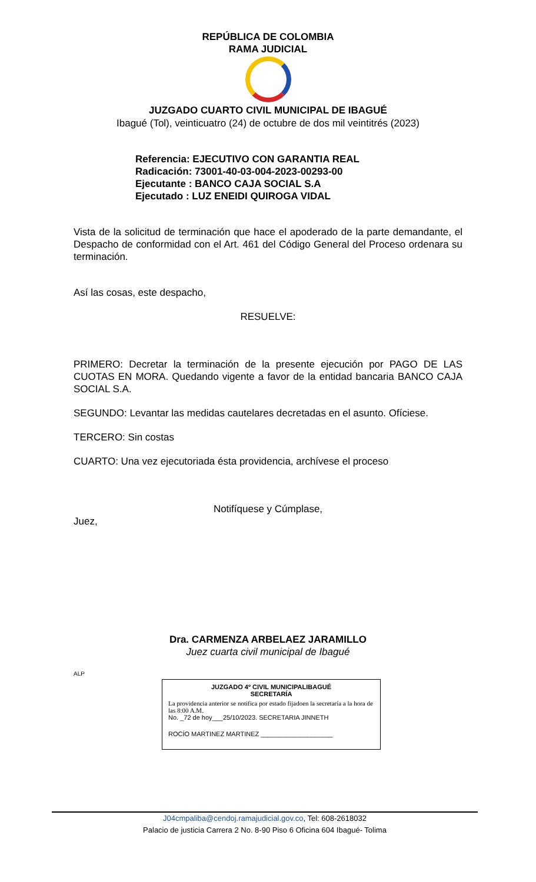REPÚBLICA DE COLOMBIA
RAMA JUDICIAL
JUZGADO CUARTO CIVIL MUNICIPAL DE IBAGUÉ
Ibagué (Tol), veinticuatro (24) de octubre de dos mil veintitrés (2023)
Referencia: EJECUTIVO CON GARANTIA REAL
Radicación: 73001-40-03-004-2023-00293-00
Ejecutante : BANCO CAJA SOCIAL S.A
Ejecutado : LUZ ENEIDI QUIROGA VIDAL
Vista de la solicitud de terminación que hace el apoderado de la parte demandante, el Despacho de conformidad con el Art. 461 del Código General del Proceso ordenara su terminación.
Así las cosas, este despacho,
RESUELVE:
PRIMERO: Decretar la terminación de la presente ejecución por PAGO DE LAS CUOTAS EN MORA. Quedando vigente a favor de la entidad bancaria BANCO CAJA SOCIAL S.A.
SEGUNDO: Levantar las medidas cautelares decretadas en el asunto. Ofíciese.
TERCERO: Sin costas
CUARTO: Una vez ejecutoriada ésta providencia, archívese el proceso
Notifíquese y Cúmplase,
Juez,
Dra. CARMENZA ARBELAEZ JARAMILLO
Juez cuarta civil municipal de Ibagué
ALP
JUZGADO 4º CIVIL MUNICIPALIBAGUÉ
SECRETARÍA
La providencia anterior se notifica por estado fijadoen la secretaría a la hora de las 8:00 A.M.
No. _72 de hoy___25/10/2023. SECRETARIA JINNETH
ROCÍO MARTINEZ MARTINEZ ____________________
J04cmpaliba@cendoj.ramajudicial.gov.co, Tel: 608-2618032
Palacio de justicia Carrera 2 No. 8-90 Piso 6 Oficina 604 Ibagué- Tolima